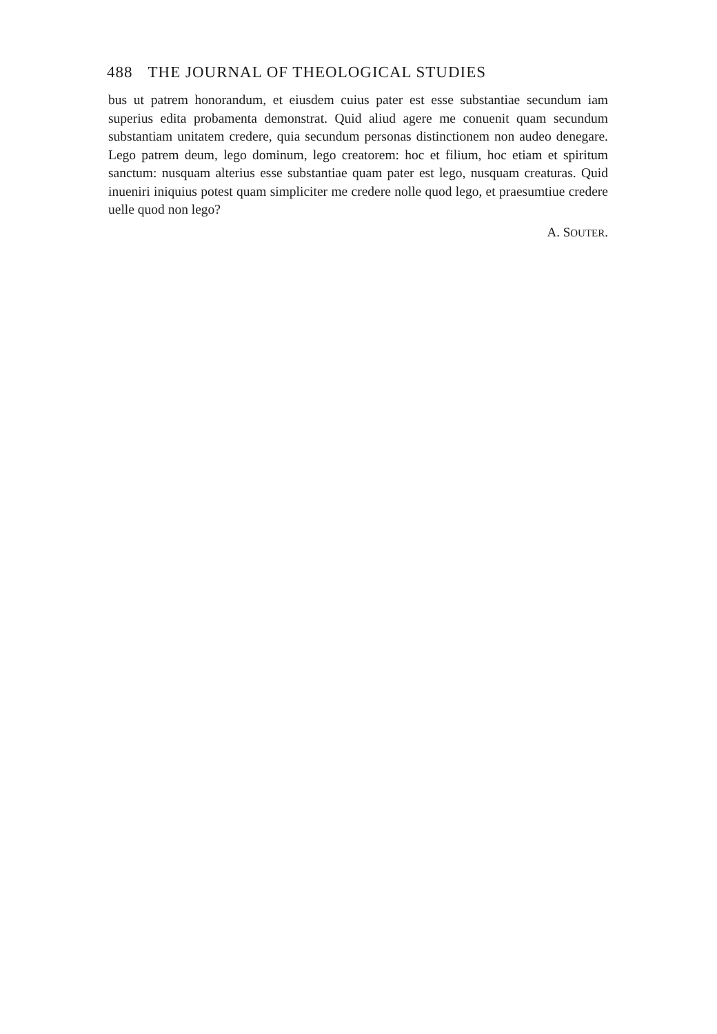488 THE JOURNAL OF THEOLOGICAL STUDIES
bus ut patrem honorandum, et eiusdem cuius pater est esse substantiae secundum iam superius edita probamenta demonstrat. Quid aliud agere me conuenit quam secundum substantiam unitatem credere, quia secundum personas distinctionem non audeo denegare. Lego patrem deum, lego dominum, lego creatorem: hoc et filium, hoc etiam et spiritum sanctum: nusquam alterius esse substantiae quam pater est lego, nusquam creaturas. Quid inueniri iniquius potest quam simpliciter me credere nolle quod lego, et praesumtiue credere uelle quod non lego?
A. SOUTER.